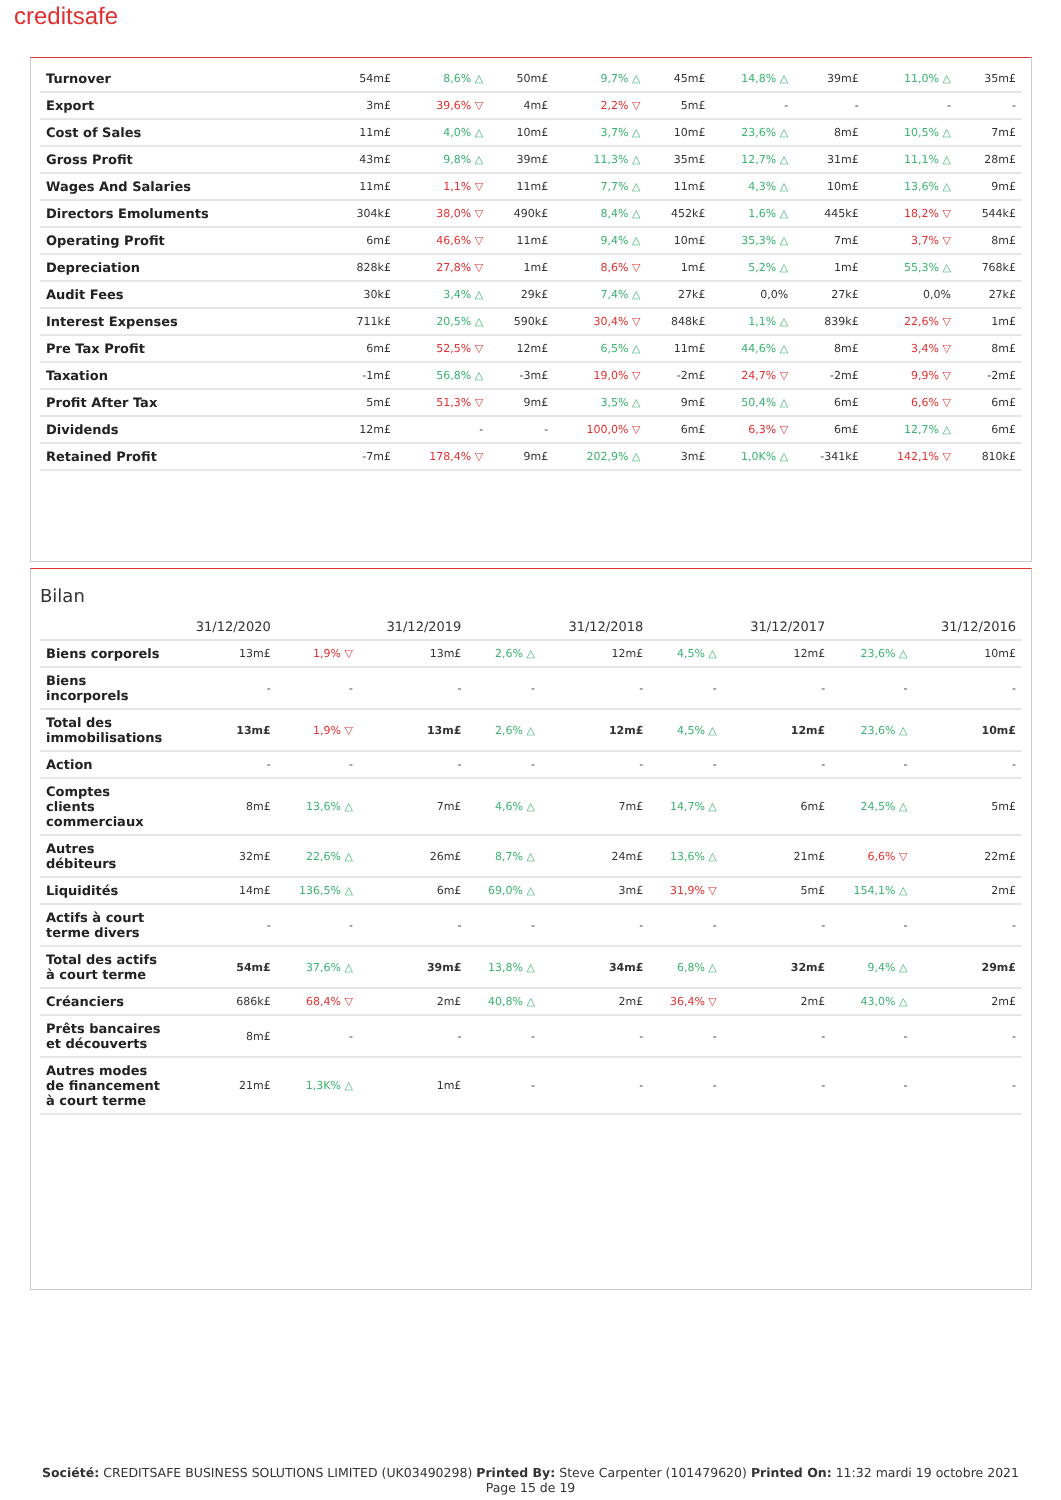creditsafe
| Turnover | 54m£ | 8,6% △ | 50m£ | 9,7% △ | 45m£ | 14,8% △ | 39m£ | 11,0% △ | 35m£ |
| Export | 3m£ | 39,6% ▽ | 4m£ | 2,2% ▽ | 5m£ | - | - | - | - |
| Cost of Sales | 11m£ | 4,0% △ | 10m£ | 3,7% △ | 10m£ | 23,6% △ | 8m£ | 10,5% △ | 7m£ |
| Gross Profit | 43m£ | 9,8% △ | 39m£ | 11,3% △ | 35m£ | 12,7% △ | 31m£ | 11,1% △ | 28m£ |
| Wages And Salaries | 11m£ | 1,1% ▽ | 11m£ | 7,7% △ | 11m£ | 4,3% △ | 10m£ | 13,6% △ | 9m£ |
| Directors Emoluments | 304k£ | 38,0% ▽ | 490k£ | 8,4% △ | 452k£ | 1,6% △ | 445k£ | 18,2% ▽ | 544k£ |
| Operating Profit | 6m£ | 46,6% ▽ | 11m£ | 9,4% △ | 10m£ | 35,3% △ | 7m£ | 3,7% ▽ | 8m£ |
| Depreciation | 828k£ | 27,8% ▽ | 1m£ | 8,6% ▽ | 1m£ | 5,2% △ | 1m£ | 55,3% △ | 768k£ |
| Audit Fees | 30k£ | 3,4% △ | 29k£ | 7,4% △ | 27k£ | 0,0% | 27k£ | 0,0% | 27k£ |
| Interest Expenses | 711k£ | 20,5% △ | 590k£ | 30,4% ▽ | 848k£ | 1,1% △ | 839k£ | 22,6% ▽ | 1m£ |
| Pre Tax Profit | 6m£ | 52,5% ▽ | 12m£ | 6,5% △ | 11m£ | 44,6% △ | 8m£ | 3,4% ▽ | 8m£ |
| Taxation | -1m£ | 56,8% △ | -3m£ | 19,0% ▽ | -2m£ | 24,7% ▽ | -2m£ | 9,9% ▽ | -2m£ |
| Profit After Tax | 5m£ | 51,3% ▽ | 9m£ | 3,5% △ | 9m£ | 50,4% △ | 6m£ | 6,6% ▽ | 6m£ |
| Dividends | 12m£ | - | - | 100,0% ▽ | 6m£ | 6,3% ▽ | 6m£ | 12,7% △ | 6m£ |
| Retained Profit | -7m£ | 178,4% ▽ | 9m£ | 202,9% △ | 3m£ | 1,0K% △ | -341k£ | 142,1% ▽ | 810k£ |
Bilan
| | 31/12/2020 | | 31/12/2019 | | 31/12/2018 | | 31/12/2017 | | 31/12/2016 |
| --- | --- | --- | --- | --- | --- | --- | --- | --- | --- |
| Biens corporels | 13m£ | 1,9% ▽ | 13m£ | 2,6% △ | 12m£ | 4,5% △ | 12m£ | 23,6% △ | 10m£ |
| Biens incorporels | - | - | - | - | - | - | - | - | - |
| Total des immobilisations | 13m£ | 1,9% ▽ | 13m£ | 2,6% △ | 12m£ | 4,5% △ | 12m£ | 23,6% △ | 10m£ |
| Action | - | - | - | - | - | - | - | - | - |
| Comptes clients commerciaux | 8m£ | 13,6% △ | 7m£ | 4,6% △ | 7m£ | 14,7% △ | 6m£ | 24,5% △ | 5m£ |
| Autres débiteurs | 32m£ | 22,6% △ | 26m£ | 8,7% △ | 24m£ | 13,6% △ | 21m£ | 6,6% ▽ | 22m£ |
| Liquidités | 14m£ | 136,5% △ | 6m£ | 69,0% △ | 3m£ | 31,9% ▽ | 5m£ | 154,1% △ | 2m£ |
| Actifs à court terme divers | - | - | - | - | - | - | - | - | - |
| Total des actifs à court terme | 54m£ | 37,6% △ | 39m£ | 13,8% △ | 34m£ | 6,8% △ | 32m£ | 9,4% △ | 29m£ |
| Créanciers | 686k£ | 68,4% ▽ | 2m£ | 40,8% △ | 2m£ | 36,4% ▽ | 2m£ | 43,0% △ | 2m£ |
| Prêts bancaires et découverts | 8m£ | - | - | - | - | - | - | - | - |
| Autres modes de financement à court terme | 21m£ | 1,3K% △ | 1m£ | - | - | - | - | - | - |
Société: CREDITSAFE BUSINESS SOLUTIONS LIMITED (UK03490298) Printed By: Steve Carpenter (101479620) Printed On: 11:32 mardi 19 octobre 2021
Page 15 de 19